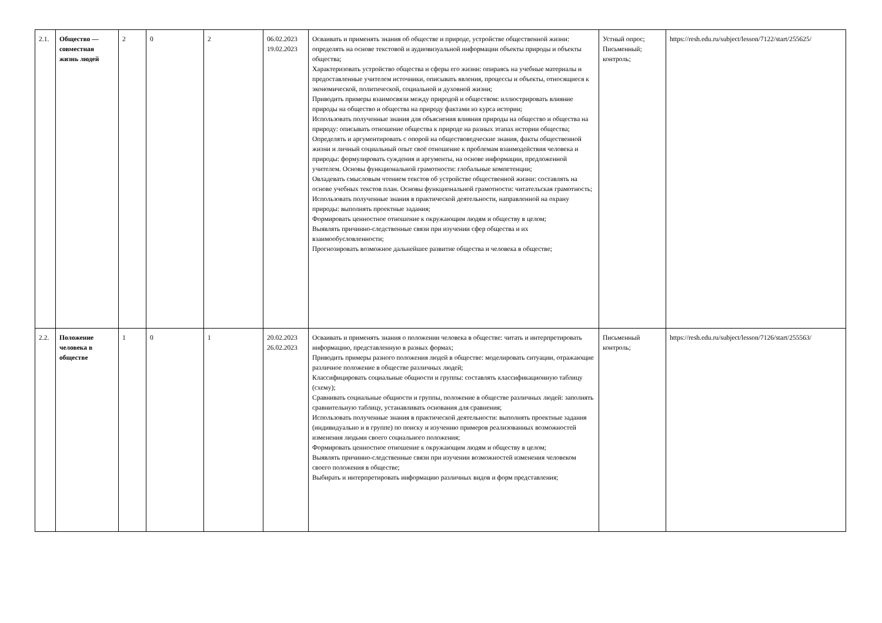| 2.1. | Общество — совместная жизнь людей | 2 | 0 | 2 | 06.02.2023 19.02.2023 | Осваивать и применять знания об обществе и природе, устройстве общественной жизни: определять на основе текстовой и аудиовизуальной информации объекты природы и объекты общества; Характеризовать устройство общества и сферы его жизни: опираясь на учебные материалы и предоставленные учителем источники, описывать явления, процессы и объекты, относящиеся к экономической, политической, социальной и духовной жизни; Приводить примеры взаимосвязи между природой и обществом: иллюстрировать влияние природы на общество и общества на природу фактами из курса истории; Использовать полученные знания для объяснения влияния природы на общество и общества на природу: описывать отношение общества к природе на разных этапах истории общества; Определять и аргументировать с опорой на обществоведческие знания, факты общественной жизни и личный социальный опыт своё отношение к проблемам взаимодействия человека и природы: формулировать суждения и аргументы, на основе информации, предложенной учителем. Основы функциональной грамотности: глобальные компетенции; Овладевать смысловым чтением текстов об устройстве общественной жизни: составлять на основе учебных текстов план. Основы функциональной грамотности: читательская грамотность; Использовать полученные знания в практической деятельности, направленной на охрану природы: выполнять проектные задания; Формировать ценностное отношение к окружающим людям и обществу в целом; Выявлять причинно-следственные связи при изучении сфер общества и их взаимообусловленности; Прогнозировать возможное дальнейшее развитие общества и человека в обществе; | Устный опрос; Письменный; контроль; | https://resh.edu.ru/subject/lesson/7122/start/255625/ |
| 2.2. | Положение человека в обществе | 1 | 0 | 1 | 20.02.2023 26.02.2023 | Осваивать и применять знания о положении человека в обществе: читать и интерпретировать информацию, представленную в разных формах; Приводить примеры разного положения людей в обществе: моделировать ситуации, отражающие различное положение в обществе различных людей; Классифицировать социальные общности и группы: составлять классификационную таблицу (схему); Сравнивать социальные общности и группы, положение в обществе различных людей: заполнять сравнительную таблицу, устанавливать основания для сравнения; Использовать полученные знания в практической деятельности: выполнять проектные задания (индивидуально и в группе) по поиску и изучению примеров реализованных возможностей изменения людьми своего социального положения; Формировать ценностное отношение к окружающим людям и обществу в целом; Выявлять причинно-следственные связи при изучении возможностей изменения человеком своего положения в обществе; Выбирать и интерпретировать информацию различных видов и форм представления; | Письменный контроль; | https://resh.edu.ru/subject/lesson/7126/start/255563/ |